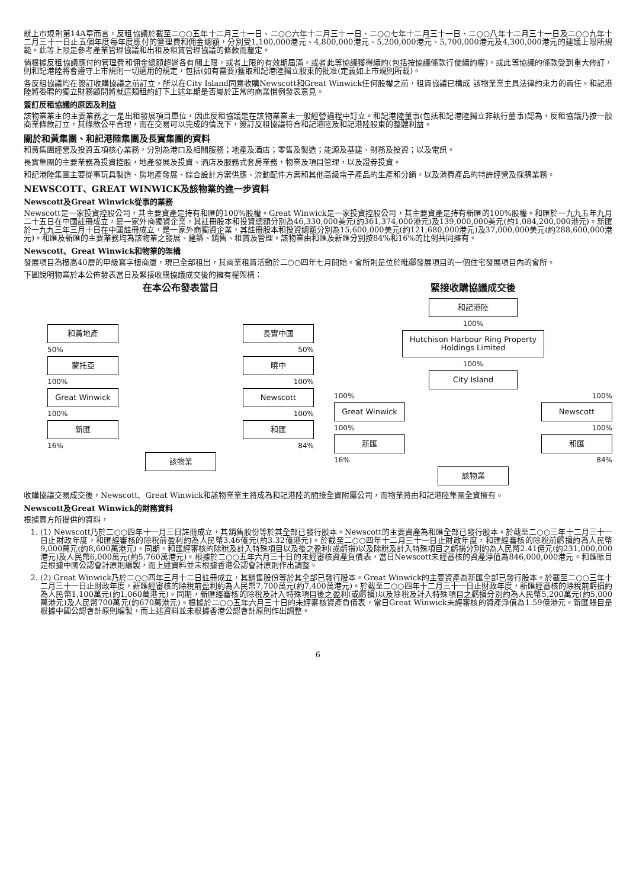就上市規則第14A章而言，反租協議於截至二○○五年十二月三十一日、二○○六年十二月三十一日、二○○七年十二月三十一日、二○○八年十二月三十一日及二○○九年十二月三十一日止五個年度每年度應付的管理費和佣金總額，分別受1,100,000港元、4,800,000港元、5,200,000港元、5,700,000港元及4,300,000港元的建議上限所規範。此等上限是參考產業管理協議和出租及租賃管理協議的條款而釐定。
倘根據反租協議應付的管理費和佣金總額超過各有關上限，或者上限的有效期屆滿，或者此等協議獲得續約(包括按協議條款行使續約權)，或此等協議的條款受到重大修訂，則和記港陸將會遵守上市規則一切適用的規定，包括(如有需要)獲取和記港陸獨立股東的批准(定義如上市規則所載)。
各反租協議均在簽訂收購協議之前訂立，所以在City Island同意收購Newscott和Great Winwick任何股權之前，租賃協議已構成 該物業業主具法律約束力的責任。和記港陸將委聘的獨立財務顧問將就這類租約訂下上述年期是否屬於正常的商業慣例發表意見。
簽訂反租協議的原因及利益
該物業業主的主要業務之一是出租發展項目單位，因此反租協議是在該物業業主一般經營過程中訂立。和記港陸董事(包括和記港陸獨立非執行董事)認為，反租協議乃按一般商業條款訂立，其條款公平合理，而在交易可以完成的情況下，簽訂反租協議符合和記港陸及和記港陸股東的整體利益。
關於和黃集團、和記港陸集團及長實集團的資料
和黃集團經營及投資五項核心業務，分別為港口及相關服務；地產及酒店；零售及製造；能源及基建、財務及投資；以及電訊。
長實集團的主要業務為投資控股，地產發展及投資、酒店及服務式套房業務，物業及項目管理，以及證券投資。
和記港陸集團主要從事玩具製造、房地產發展、綜合設計方案供應、流動配件方案和其他高級電子產品的生產和分銷，以及消費產品的特許經營及採購業務。
NEWSCOTT、GREAT WINWICK及該物業的進一步資料
Newscott及Great Winwick從事的業務
Newscott是一家投資控股公司，其主要資產是持有和匯的100%股權。Great Winwick是一家投資控股公司，其主要資產是持有新匯的100%股權。和匯於一九九五年九月二十五日在中國註冊成立，是一家外商獨資企業，其註冊股本和投資總額分別為46,330,000美元(約361,374,000港元)及139,000,000美元(約1,084,200,000港元)。新匯於一九九三年三月十日在中國註冊成立，是一家外商獨資企業，其註冊股本和投資總額分別為15,600,000美元(約121,680,000港元)及37,000,000美元(約288,600,000港元)。和匯及新匯的主要業務均為該物業之發展、建築、銷售、租賃及管理。該物業由和匯及新匯分別按84%和16%的比例共同擁有。
Newscott、Great Winwick和物業的架構
發展項目為樓高40層的甲級寫字樓商廈，現已全部租出，其商業租賃活動於二○○四年七月開始。會所則是位於毗鄰發展項目的一個住宅發展項目內的會所。
下圖說明物業於本公佈發表當日及緊接收購協議成交後的擁有權架構：
在本公布發表當日
和黃地產 長實中國
50% 50%
蒙托亞 曉中
100% 100%
Great Winwick Newscott
100% 100%
新匯 和匯
16% 84%
該物業
緊接收購協議成交後
和記港陸
100%
Hutchison Harbour Ring Property Holdings Limited
100%
City Island
100% 100%
Great Winwick Newscott
100% 100%
新匯 和匯
16% 84%
該物業
收購協議交易成交後，Newscott、Great Winwick和該物業業主將成為和記港陸的間接全資附屬公司，而物業將由和記港陸集團全資擁有。
Newscott及Great Winwick的財務資料
根據賣方所提供的資料，
1. (1) Newscott乃於二○○四年十一月三日註冊成立，其銷售股份等於其全部已發行股本。Newscott的主要資產為和匯全部已發行股本。於截至二○○三年十二月三十一日止財政年度，和匯經審核的除稅前盈利約為人民幣3.46億元(約3.32億港元)。於截至二○○四年十二月三十一日止財政年度，和匯經審核的除稅前虧損約為人民幣9,000萬元(約8,600萬港元)。同期，和匯經審核的除稅及計入特殊項目以及後之盈利(或虧損)以及除稅及計入特殊項目之虧損分別約為人民幣2.41億元(約231,000,000港元)及人民幣6,000萬元(約5,760萬港元)。根據於二○○五年六月三十日的未經審核資產負債表，當日Newscott未經審核的資產淨值為846,000,000港元。和匯賬目是根據中國公認會計原則編製，而上述資料並未根據香港公認會計原則作出調整。
2. (2) Great Winwick乃於二○○四年三月十二日註冊成立，其銷售股份等於其全部已發行股本。Great Winwick的主要資產為新匯全部已發行股本。於截至二○○三年十二月三十一日止財政年度，新匯經審核的除稅前盈利約為人民幣7,700萬元(約7,400萬港元)。於截至二○○四年十二月三十一日止財政年度，新匯經審核的除稅前虧損約為人民幣1,100萬元(約1,060萬港元)。同期，新匯經審核的除稅及計入特殊項目後之盈利(或虧損)以及除稅及計入特殊項目之虧損分別約為人民幣5,200萬元(約5,000萬港元)及人民幣700萬元(約670萬港元)。根據於二○○五年六月三十日的未經審核資產負債表，當日Great Winwick未經審核的資產淨值為1.59億港元。新匯賬目是根據中國公認會計原則編製，而上述資料並未根據香港公認會計原則作出調整。
6